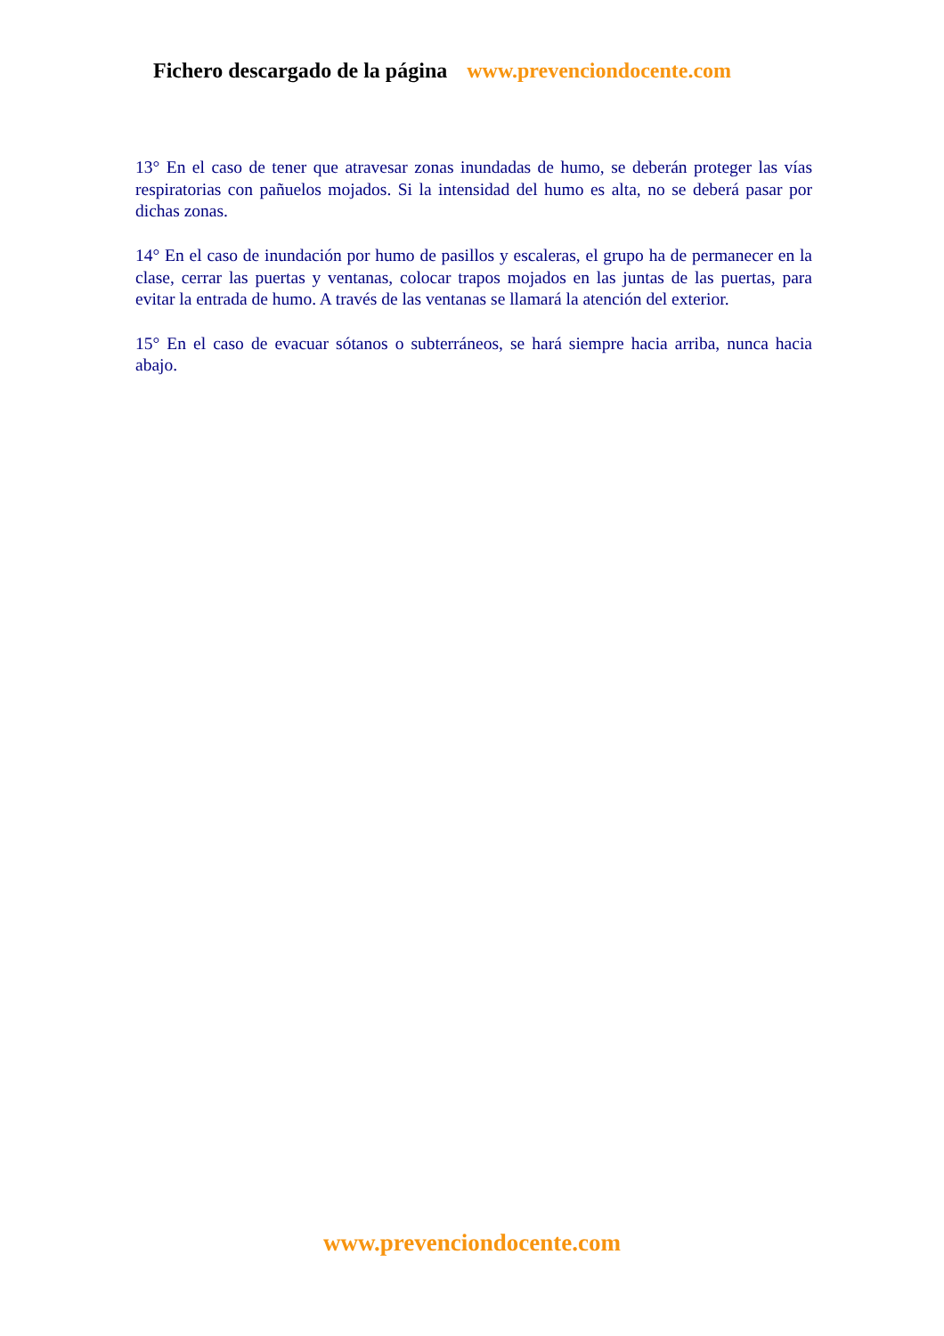Fichero descargado de la página www.prevenciondocente.com
13° En el caso de tener que atravesar zonas inundadas de humo, se deberán proteger las vías respiratorias con pañuelos mojados. Si la intensidad del humo es alta, no se deberá pasar por dichas zonas.
14° En el caso de inundación por humo de pasillos y escaleras, el grupo ha de permanecer en la clase, cerrar las puertas y ventanas, colocar trapos mojados en las juntas de las puertas, para evitar la entrada de humo. A través de las ventanas se llamará la atención del exterior.
15° En el caso de evacuar sótanos o subterráneos, se hará siempre hacia arriba, nunca hacia abajo.
www.prevenciondocente.com